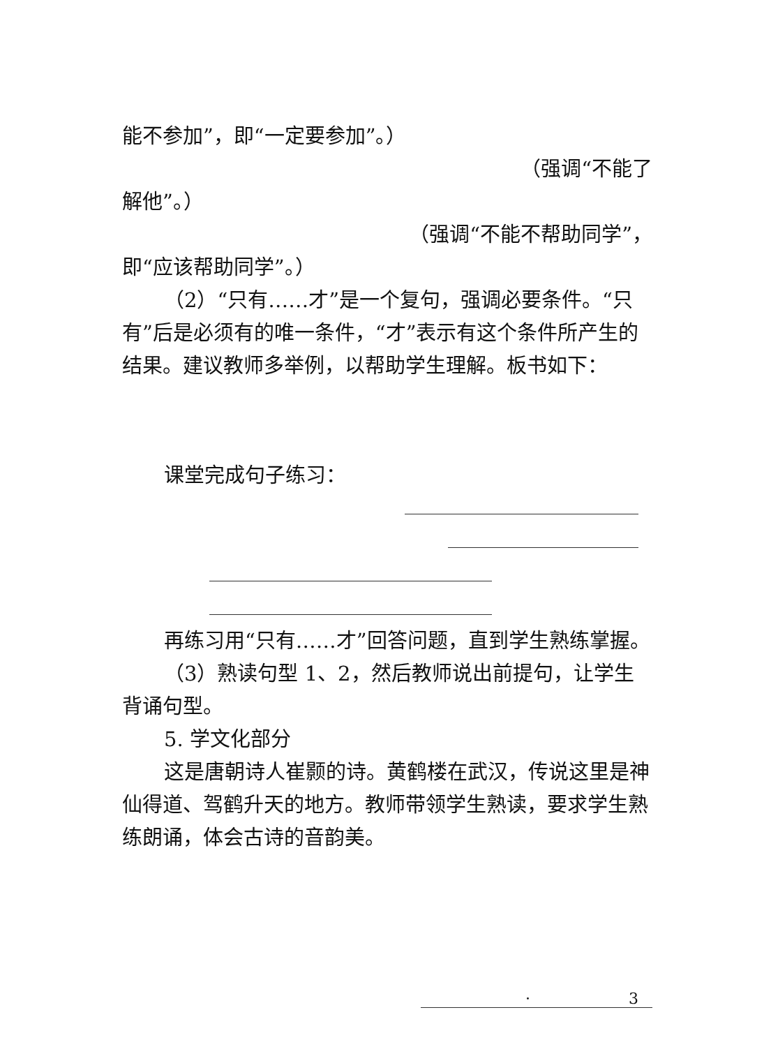能不参加”，即“一定要参加”。）
（强调“不能了
解他”。）
（强调“不能不帮助同学”，
即“应该帮助同学”。）
（2）“只有……才”是一个复句，强调必要条件。“只有”后是必须有的唯一条件，“才”表示有这个条件所产生的结果。建议教师多举例，以帮助学生理解。板书如下：
课堂完成句子练习：
再练习用“只有……才”回答问题，直到学生熟练掌握。
（3）熟读句型 1、2，然后教师说出前提句，让学生背诵句型。
5. 学文化部分
这是唐朝诗人崔颢的诗。黄鹤楼在武汉，传说这里是神仙得道、驾鹤升天的地方。教师带领学生熟读，要求学生熟练朗诵，体会古诗的音韵美。
· 3